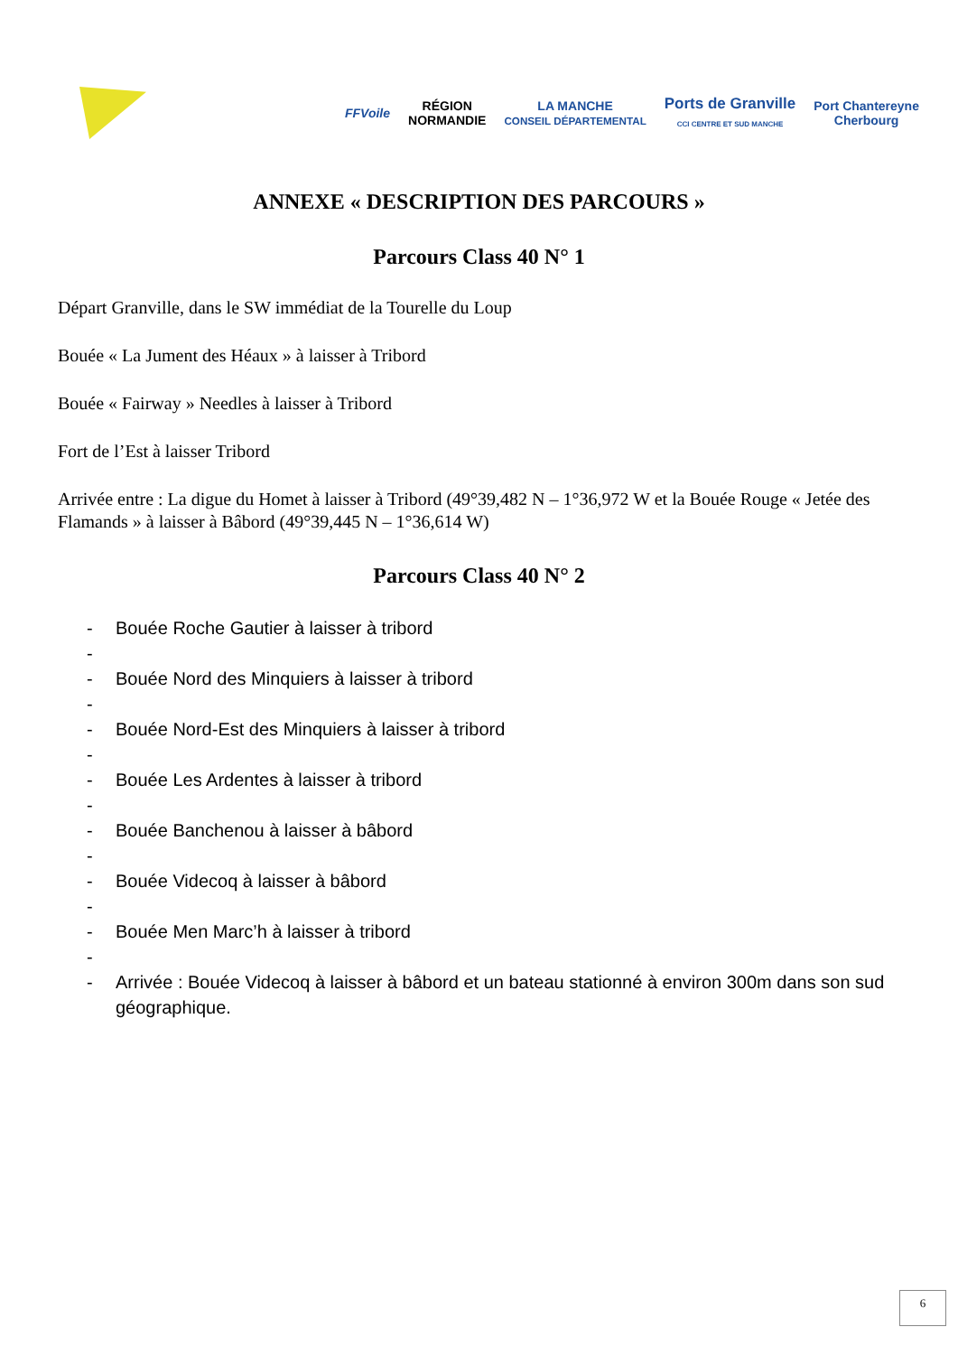FFVoile
RÉGION
NORMANDIE
LA MANCHE
CONSEIL DÉPARTEMENTAL
Ports de Granville
CCI CENTRE ET SUD MANCHE
Port Chantereyne
Cherbourg
ANNEXE « DESCRIPTION DES PARCOURS »
Parcours Class 40 N° 1
Départ Granville, dans le SW immédiat de la Tourelle du Loup
Bouée « La Jument des Héaux » à laisser à Tribord
Bouée « Fairway » Needles à laisser à Tribord
Fort de l’Est à laisser Tribord
Arrivée entre : La digue du Homet à laisser à Tribord (49°39,482 N – 1°36,972 W et la Bouée Rouge « Jetée des Flamands » à laisser à Bâbord (49°39,445 N – 1°36,614 W)
Parcours Class 40 N° 2
- Bouée Roche Gautier à laisser à tribord
-
- Bouée Nord des Minquiers à laisser à tribord
-
- Bouée Nord-Est des Minquiers à laisser à tribord
-
- Bouée Les Ardentes à laisser à tribord
-
- Bouée Banchenou à laisser à bâbord
-
- Bouée Videcoq à laisser à bâbord
-
- Bouée Men Marc’h à laisser à tribord
-
- Arrivée : Bouée Videcoq à laisser à bâbord et un bateau stationné à environ 300m dans son sud géographique.
6